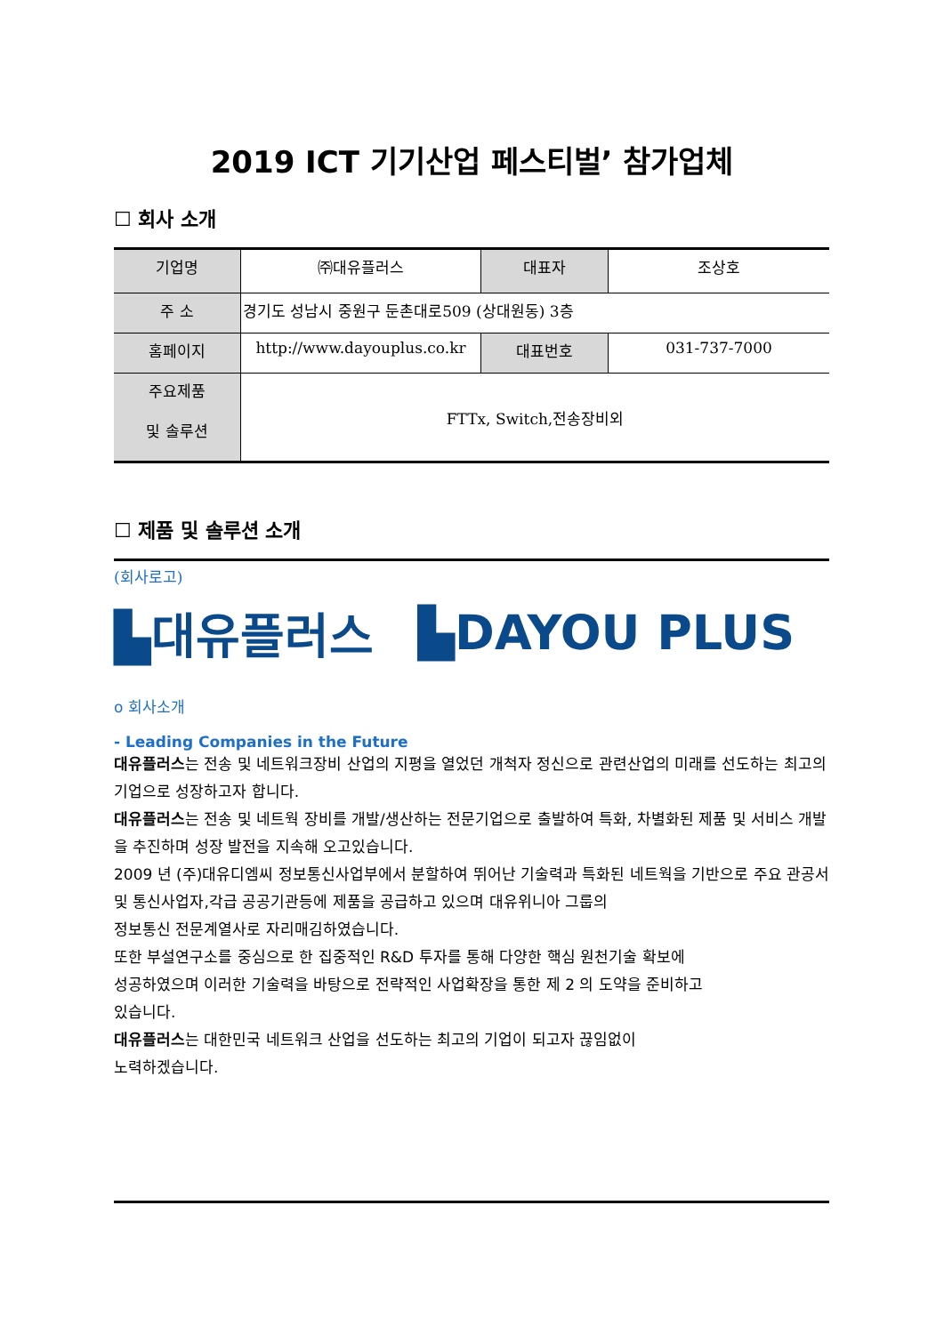2019 ICT 기기산업 페스티벌’ 참가업체
☐ 회사 소개
| 기업명 | ㈜대유플러스 | 대표자 | 조상호 |
| 주 소 | 경기도 성남시 중원구 둔촌대로509 (상대원동) 3층 | | |
| 홈페이지 | http://www.dayouplus.co.kr | 대표번호 | 031-737-7000 |
| 주요제품 및 솔루션 | FTTx, Switch,전송장비외 | | |
☐ 제품 및 솔루션 소개
(회사로고)
▙대유플러스 ▙DAYOU PLUS
o 회사소개
- Leading Companies in the Future
대유플러스는 전송 및 네트워크장비 산업의 지평을 열었던 개척자 정신으로 관련산업의 미래를 선도하는 최고의 기업으로 성장하고자 합니다.
대유플러스는 전송 및 네트웍 장비를 개발/생산하는 전문기업으로 출발하여 특화, 차별화된 제품 및 서비스 개발을 추진하며 성장 발전을 지속해 오고있습니다.
2009 년 (주)대유디엠씨 정보통신사업부에서 분할하여 뛰어난 기술력과 특화된 네트웍을 기반으로 주요 관공서 및 통신사업자,각급 공공기관등에 제품을 공급하고 있으며 대유위니아 그룹의
정보통신 전문계열사로 자리매김하였습니다.
또한 부설연구소를 중심으로 한 집중적인 R&D 투자를 통해 다양한 핵심 원천기술 확보에
성공하였으며 이러한 기술력을 바탕으로 전략적인 사업확장을 통한 제 2 의 도약을 준비하고
있습니다.
대유플러스는 대한민국 네트워크 산업을 선도하는 최고의 기업이 되고자 끊임없이
노력하겠습니다.